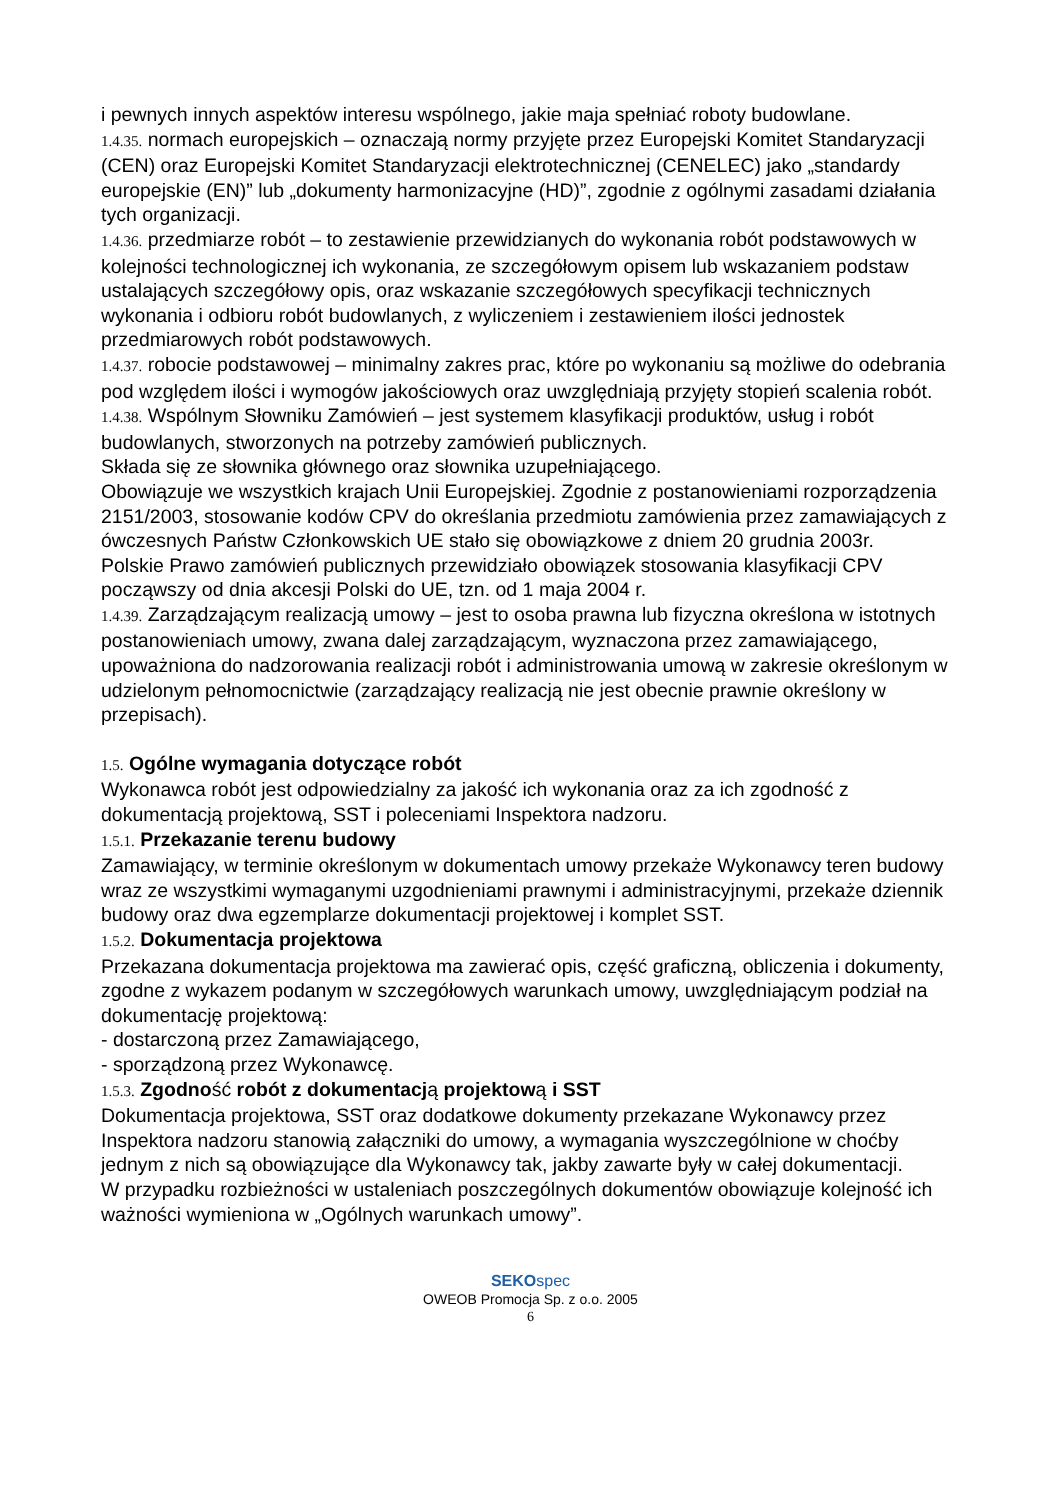i pewnych innych aspektów interesu wspólnego, jakie maja spełniać roboty budowlane.
1.4.35. normach europejskich – oznaczają normy przyjęte przez Europejski Komitet Standaryzacji (CEN) oraz Europejski Komitet Standaryzacji elektrotechnicznej (CENELEC) jako „standardy europejskie (EN)” lub „dokumenty harmonizacyjne (HD)”, zgodnie z ogólnymi zasadami działania tych organizacji.
1.4.36. przedmiarze robót – to zestawienie przewidzianych do wykonania robót podstawowych w kolejności technologicznej ich wykonania, ze szczegółowym opisem lub wskazaniem podstaw ustalających szczegółowy opis, oraz wskazanie szczegółowych specyfikacji technicznych wykonania i odbioru robót budowlanych, z wyliczeniem i zestawieniem ilości jednostek przedmiarowych robót podstawowych.
1.4.37. robocie podstawowej – minimalny zakres prac, które po wykonaniu są możliwe do odebrania pod względem ilości i wymogów jakościowych oraz uwzględniają przyjęty stopień scalenia robót.
1.4.38. Wspólnym Słowniku Zamówień – jest systemem klasyfikacji produktów, usług i robót budowlanych, stworzonych na potrzeby zamówień publicznych.
Składa się ze słownika głównego oraz słownika uzupełniającego.
Obowiązuje we wszystkich krajach Unii Europejskiej. Zgodnie z postanowieniami rozporządzenia 2151/2003, stosowanie kodów CPV do określania przedmiotu zamówienia przez zamawiających z ówczesnych Państw Członkowskich UE stało się obowiązkowe z dniem 20 grudnia 2003r.
Polskie Prawo zamówień publicznych przewidziało obowiązek stosowania klasyfikacji CPV począwszy od dnia akcesji Polski do UE, tzn. od 1 maja 2004 r.
1.4.39. Zarządzającym realizacją umowy – jest to osoba prawna lub fizyczna określona w istotnych postanowieniach umowy, zwana dalej zarządzającym, wyznaczona przez zamawiającego, upoważniona do nadzorowania realizacji robót i administrowania umową w zakresie określonym w udzielonym pełnomocnictwie (zarządzający realizacją nie jest obecnie prawnie określony w przepisach).
1.5. Ogólne wymagania dotyczące robót
Wykonawca robót jest odpowiedzialny za jakość ich wykonania oraz za ich zgodność z dokumentacją projektową, SST i poleceniami Inspektora nadzoru.
1.5.1. Przekazanie terenu budowy
Zamawiający, w terminie określonym w dokumentach umowy przekaże Wykonawcy teren budowy wraz ze wszystkimi wymaganymi uzgodnieniami prawnymi i administracyjnymi, przekaże dziennik budowy oraz dwa egzemplarze dokumentacji projektowej i komplet SST.
1.5.2. Dokumentacja projektowa
Przekazana dokumentacja projektowa ma zawierać opis, część graficzną, obliczenia i dokumenty, zgodne z wykazem podanym w szczegółowych warunkach umowy, uwzględniającym podział na dokumentację projektową:
- dostarczoną przez Zamawiającego,
- sporządzoną przez Wykonawcę.
1.5.3. Zgodność robót z dokumentacją projektową i SST
Dokumentacja projektowa, SST oraz dodatkowe dokumenty przekazane Wykonawcy przez Inspektora nadzoru stanowią załączniki do umowy, a wymagania wyszczególnione w choćby jednym z nich są obowiązujące dla Wykonawcy tak, jakby zawarte były w całej dokumentacji.
W przypadku rozbieżności w ustaleniach poszczególnych dokumentów obowiązuje kolejność ich ważności wymieniona w „Ogólnych warunkach umowy”.
SEKOspec
OWEOB Promocja Sp. z o.o. 2005
6